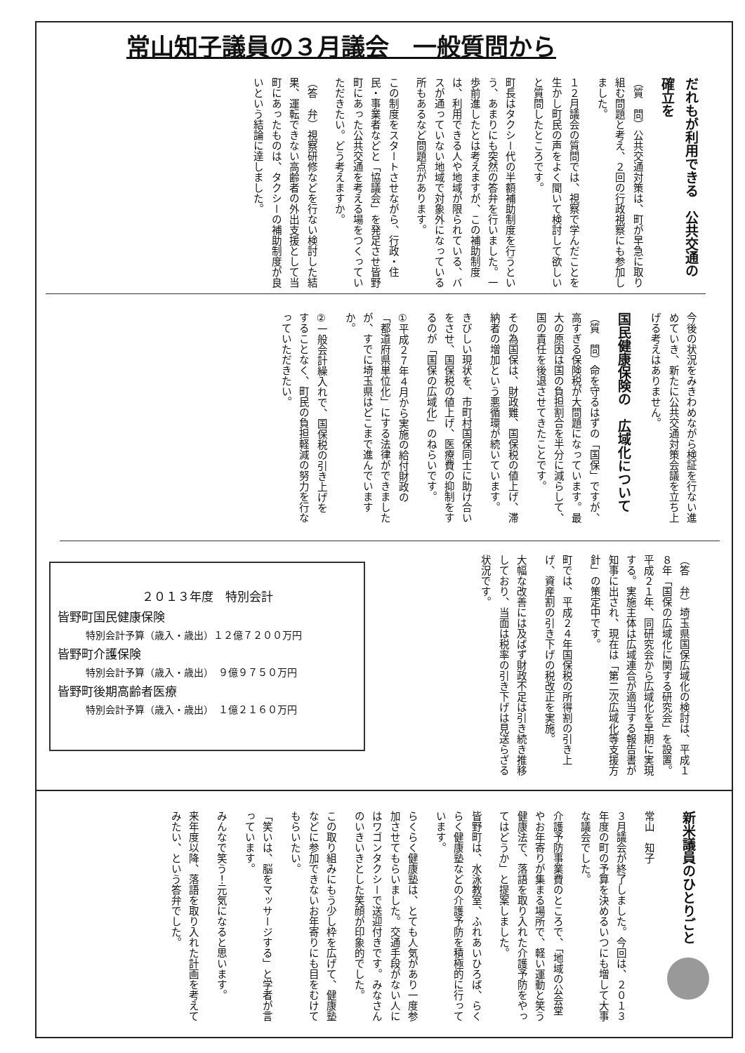常山知子議員の３月議会　一般質問から
だれもが利用できる　公共交通の確立を
（質　問）公共交通対策は、町が早急に取り組む問題と考え、２回の行政視察にも参加しました。
１２月議会の質問では、視察で学んだことを生かし町民の声をよく聞いて検討して欲しいと質問したところです。
町長はタクシー代の半額補助制度を行うという、あまりにも突然の答弁を行いました。一歩前進したとは考えますが、この補助制度は、利用できる人や地域が限られている、バスが通っていない地域で対象外になっている所もあるなど問題点があります。
この制度をスタートさせながら、行政・住民・事業者などと「協議会」を発足させ皆野町にあった公共交通を考える場をつくっていただきたい。どう考えますか。
（答　弁）視察研修などを行ない検討した結果、運転できない高齢者の外出支援として当町にあったものは、タクシーの補助制度が良いという結論に達しました。
今後の状況をみきわめながら検証を行ない進めていき、新たに公共交通対策会議を立ち上げる考えはありません。
国民健康保険の　広域化について
（質　問）命を守るはずの「国保」ですが、高すぎる保険税が大問題になっています。最大の原因は国の負担割合を半分に減らして、国の責任を後退させてきたことです。
その為国保は、財政難、国保税の値上げ、滞納者の増加という悪循環が続いています。
きびしい現状を、市町村国保同士に助け合いをさせ、国保税の値上げ、医療費の抑制をするのが「国保の広域化」のねらいです。
①平成２７年４月から実施の給付財政の「都道府県単位化」にする法律ができましたが、すでに埼玉県はどこまで進んでいますか。
②一般会計繰入れで、国保税の引き上げをすることなく、町民の負担軽減の努力を行なっていただきたい。
（答　弁）埼玉県国保広域化の検討は、平成１８年「国保の広域化に関する研究会」を設置。平成２１年、同研究会から広域化を早期に実現する。実施主体は広域連合が適当する報告書が知事に出され、現在は「第二次広域化等支援方針」の策定中です。
町では、平成２４年国保税の所得割の引き上げ、資産割の引き下げの税改正を実施。
大幅な改善には及ばず財政不足は引き続き推移しており、当面は税率の引き下げは見送らざる状況です。
２０１３年度　特別会計
皆野町国民健康保険
特別会計予算（歳入・歳出）１２億７２００万円
皆野町介護保険
特別会計予算（歳入・歳出）　９億９７５０万円
皆野町後期高齢者医療
特別会計予算（歳入・歳出）　１億２１６０万円
新米議員のひとりごと　
常山　知子
３月議会が終了しました。今回は、２０１３年度の町の予算を決めるいつにも増して大事な議会でした。
介護予防事業費のところで、「地域の公会堂やお年寄りが集まる場所で、軽い運動と笑う健康法で、落語を取り入れた介護予防をやってはどうか」と提案しました。
皆野町は、水泳教室、ふれあいひろば、らくらく健康塾などの介護予防を積極的に行っています。
らくらく健康塾は、とても人気があり一度参加させてもらいました。交通手段がない人にはワゴンタクシーで送迎付きです。みなさんのいきいきとした笑顔が印象的でした。
この取り組みにもう少し枠を広げて、健康塾などに参加できないお年寄りにも目をむけてもらいたい。
「笑いは、脳をマッサージする」と学者が言っています。
みんなで笑う！元気になると思います。
来年度以降、落語を取り入れた計画を考えてみたい、という答弁でした。